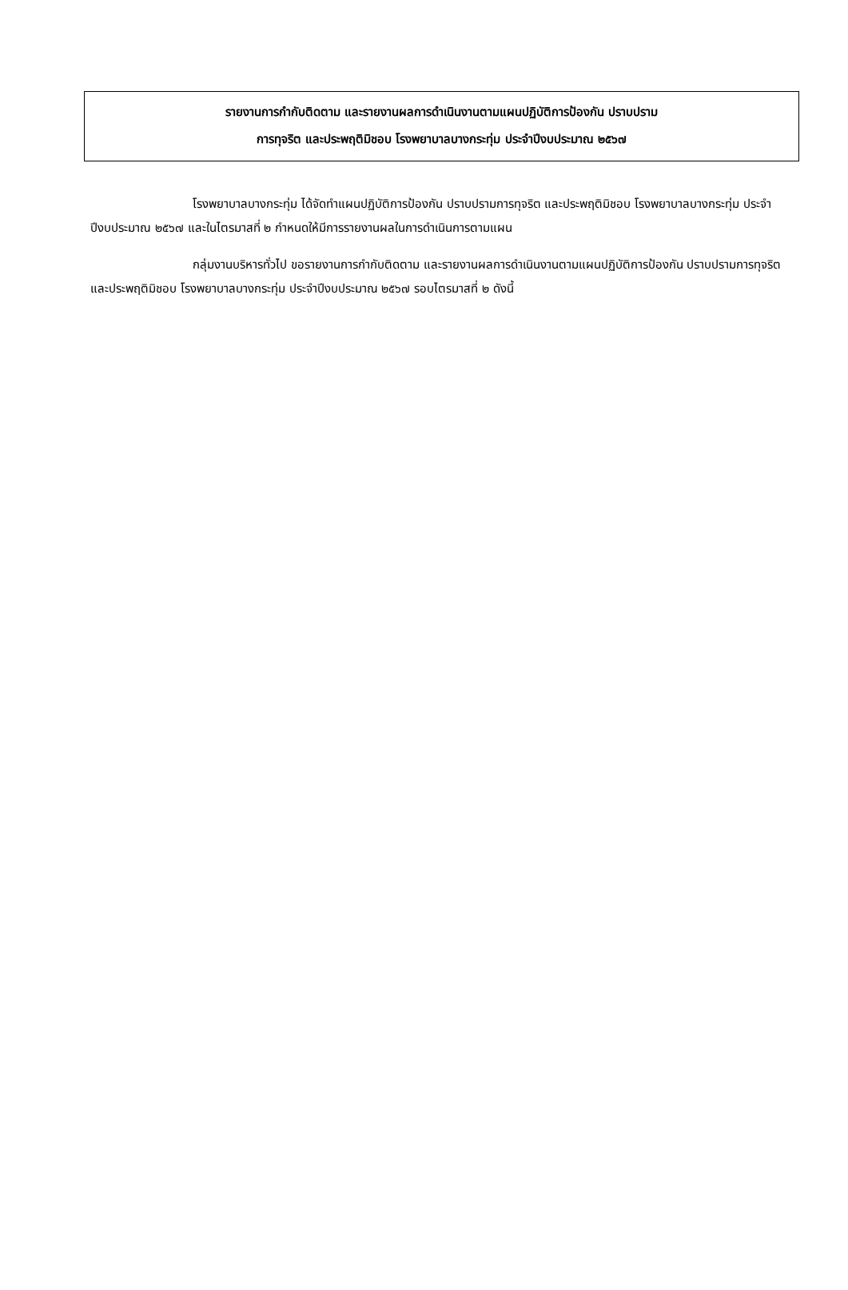รายงานการกำกับติดตาม และรายงานผลการดำเนินงานตามแผนปฏิบัติการป้องกัน ปราบปราม
การทุจริต และประพฤติมิชอบ โรงพยาบาลบางกระทุ่ม ประจำปีงบประมาณ ๒๕๖๗
โรงพยาบาลบางกระทุ่ม ได้จัดทำแผนปฏิบัติการป้องกัน ปราบปรามการทุจริต และประพฤติมิชอบ โรงพยาบาลบางกระทุ่ม ประจำปีงบประมาณ ๒๕๖๗ และในไตรมาสที่ ๒ กำหนดให้มีการรายงานผลในการดำเนินการตามแผน
กลุ่มงานบริหารทั่วไป ขอรายงานการกำกับติดตาม และรายงานผลการดำเนินงานตามแผนปฏิบัติการป้องกัน ปราบปรามการทุจริต และประพฤติมิชอบ โรงพยาบาลบางกระทุ่ม ประจำปีงบประมาณ ๒๕๖๗ รอบไตรมาสที่ ๒ ดังนี้